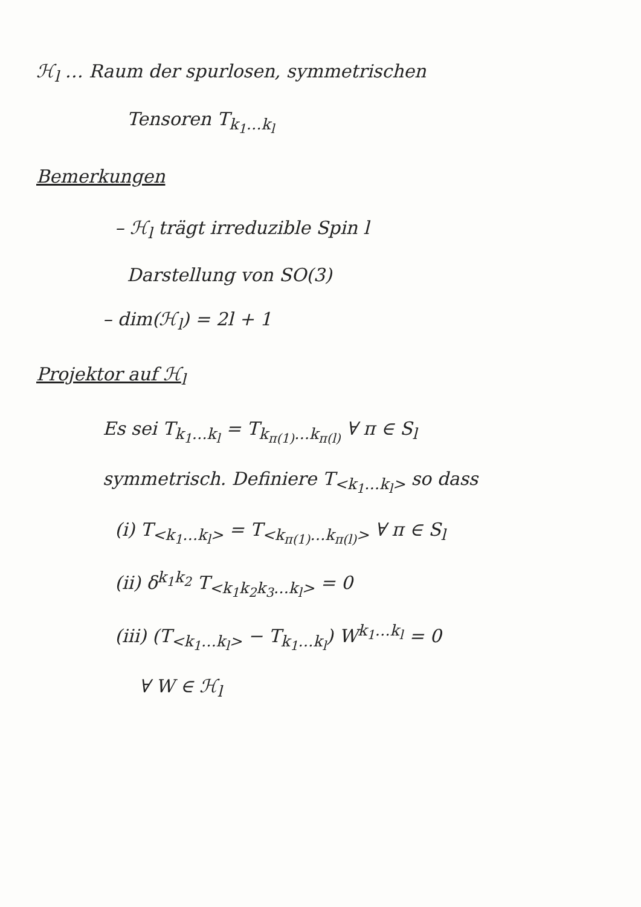ℋ<sub>l</sub> … Raum der spurlosen, symmetrischen
Tensoren T<sub>k<sub>1</sub>…k<sub>l</sub></sub>
Bemerkungen
– ℋ<sub>l</sub> trägt irreduzible Spin l
Darstellung von SO(3)
– dim(ℋ<sub>l</sub>) = 2l + 1
Projektor auf ℋ<sub>l</sub>
Es sei T<sub>k<sub>1</sub>…k<sub>l</sub></sub> = T<sub>k<sub>π(1)</sub>…k<sub>π(l)</sub></sub> ∀ π ∈ S<sub>l</sub>
symmetrisch. Definiere T<sub><k<sub>1</sub>…k<sub>l</sub>></sub> so dass
(i) T<sub><k<sub>1</sub>…k<sub>l</sub>></sub> = T<sub><k<sub>π(1)</sub>…k<sub>π(l)</sub>></sub> ∀ π ∈ S<sub>l</sub>
(ii) δ<sup>k<sub>1</sub>k<sub>2</sub></sup> T<sub><k<sub>1</sub>k<sub>2</sub>k<sub>3</sub>…k<sub>l</sub>></sub> = 0
(iii) (T<sub><k<sub>1</sub>…k<sub>l</sub>></sub> − T<sub>k<sub>1</sub>…k<sub>l</sub></sub>) W<sup>k<sub>1</sub>…k<sub>l</sub></sup> = 0
∀ W ∈ ℋ<sub>l</sub>